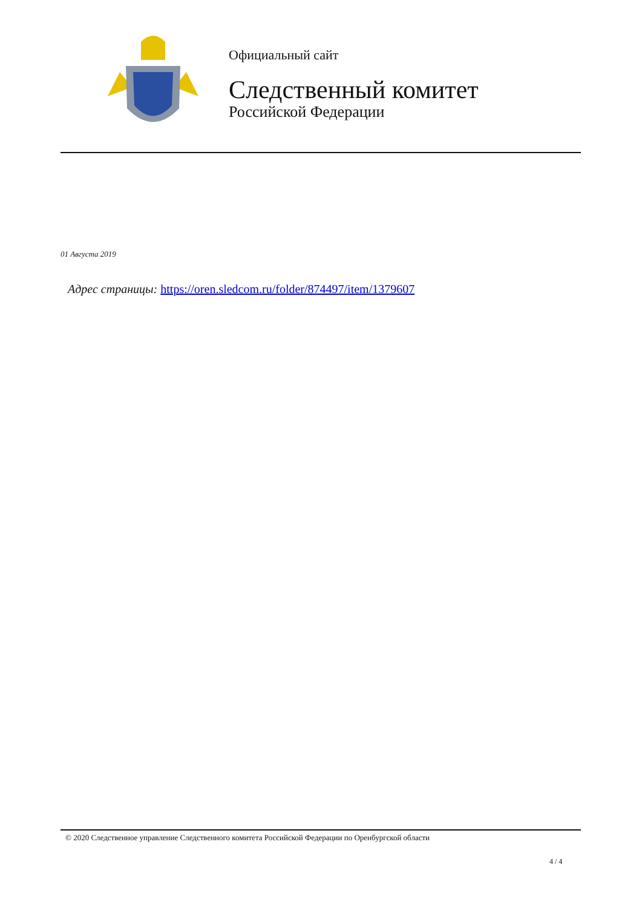Официальный сайт
Следственный комитет
Российской Федерации
01 Августа 2019
Адрес страницы: https://oren.sledcom.ru/folder/874497/item/1379607
© 2020 Следственное управление Следственного комитета Российской Федерации по Оренбургской области
4 / 4